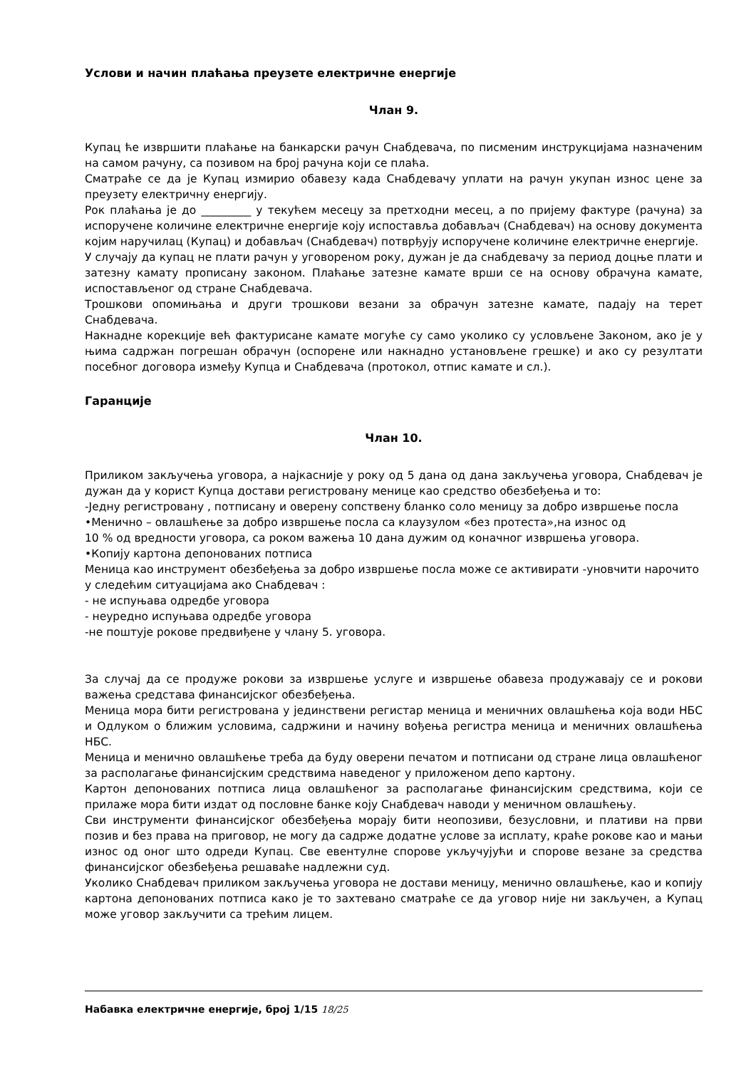Услови и начин плаћања преузете електричне енергије
Члан 9.
Купац ће извршити плаћање на банкарски рачун Снабдевача, по писменим инструкцијама назначеним на самом рачуну, са позивом на број рачуна који се плаћа.
Сматраће се да је Купац измирио обавезу када Снабдевачу уплати на рачун укупан износ цене за преузету електричну енергију.
Рок плаћања је до _________ у текућем месецу за претходни месец, а по пријему фактуре (рачуна) за испоручене количине електричне енергије коју испоставља добављач (Снабдевач) на основу документа којим наручилац (Купац) и добављач (Снабдевач) потврђују испоручене количине електричне енергије.
У случају да купац не плати рачун у уговореном року, дужан је да снабдевачу за период доцње плати и затезну камату прописану законом. Плаћање затезне камате врши се на основу обрачуна камате, испостављеног од стране Снабдевача.
Трошкови опомињања и други трошкови везани за обрачун затезне камате, падају на терет Снабдевача.
Накнадне корекције већ фактурисане камате могуће су само уколико су условљене Законом, ако је у њима садржан погрешан обрачун (оспорене или накнадно установљене грешке) и ако су резултати посебног договора између Купца и Снабдевача (протокол, отпис камате и сл.).
Гаранције
Члан 10.
Приликом закључења уговора, а најкасније у року од 5 дана од дана закључења уговора, Снабдевач је дужан да у корист Купца достави регистровану менице као средство обезбеђења и то:
-Једну регистровану , потписану и оверену сопствену бланко соло меницу за добро извршење посла
•Менично – овлашћење за добро извршење посла са клаузулом «без протеста»,на износ од
10 % од вредности уговора, са роком важења 10 дана дужим од коначног извршења уговора.
•Копију картона депонованих потписа
Меница као инструмент обезбеђења за добро извршење посла може се активирати -уновчити нарочито у следећим ситуацијама ако Снабдевач :
- не испуњава одредбе уговора
- неуредно испуњава одредбе уговора
-не поштује рокове предвиђене у члану 5. уговора.
За случај да се продуже рокови за извршење услуге и извршење обавеза продужавају се и рокови важења средстава финансијског обезбеђења.
Меница мора бити регистрована у јединствени регистар меница и меничних овлашћења која води НБС и Одлуком о ближим условима, садржини и начину вођења регистра меница и меничних овлашћења НБС.
Меница и менично овлашћење треба да буду оверени печатом и потписани од стране лица овлашћеног за располагање финансијским средствима наведеног у приложеном депо картону.
Картон депонованих потписа лица овлашћеног за располагање финансијским средствима, који се прилаже мора бити издат од пословне банке коју Снабдевач наводи у меничном овлашћењу.
Сви инструменти финансијског обезбеђења морају бити неопозиви, безусловни, и плативи на први позив и без права на приговор, не могу да садрже додатне услове за исплату, краће рокове као и мањи износ од оног што одреди Купац. Све евентулне спорове укључујући и спорове везане за средства финансијског обезбеђења решаваће надлежни суд.
Уколико Снабдевач приликом закључења уговора не достави меницу, менично овлашћење, као и копију картона депонованих потписа како је то захтевано сматраће се да уговор није ни закључен, а Купац може уговор закључити са трећим лицем.
Набавка електричне енергије, број 1/15 18/25